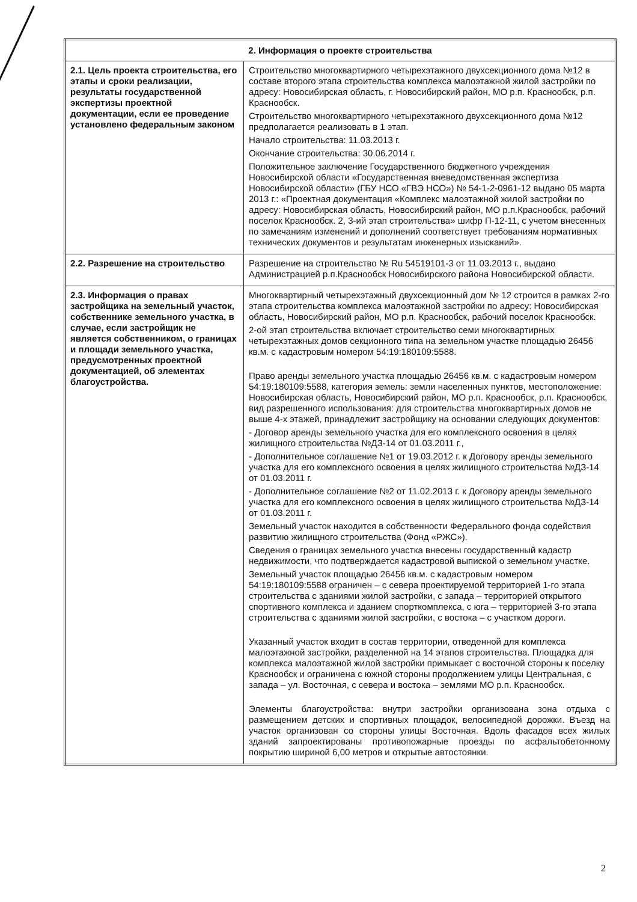| 2. Информация о проекте строительства | |
| --- | --- |
| 2.1. Цель проекта строительства, его этапы и сроки реализации, результаты государственной экспертизы проектной документации, если ее проведение установлено федеральным законом | Строительство многоквартирного четырехэтажного двухсекционного дома №12 в составе второго этапа строительства комплекса малоэтажной жилой застройки по адресу: Новосибирская область, г. Новосибирский район, МО р.п. Краснообск, р.п. Краснообск. Строительство многоквартирного четырехэтажного двухсекционного дома №12 предполагается реализовать в 1 этап. Начало строительства: 11.03.2013 г. Окончание строительства: 30.06.2014 г. Положительное заключение Государственного бюджетного учреждения Новосибирской области «Государственная вневедомственная экспертиза Новосибирской области» (ГБУ НСО «ГВЭ НСО») № 54-1-2-0961-12 выдано 05 марта 2013 г.: «Проектная документация «Комплекс малоэтажной жилой застройки по адресу: Новосибирская область, Новосибирский район, МО р.п.Краснообск, рабочий поселок Краснообск. 2, 3-ий этап строительства» шифр П-12-11, с учетом внесенных по замечаниям изменений и дополнений соответствует требованиям нормативных технических документов и результатам инженерных изысканий». |
| 2.2. Разрешение на строительство | Разрешение на строительство № Ru 54519101-3 от 11.03.2013 г., выдано Администрацией р.п.Краснообск Новосибирского района Новосибирской области. |
| 2.3. Информация о правах застройщика на земельный участок, собственнике земельного участка, в случае, если застройщик не является собственником, о границах и площади земельного участка, предусмотренных проектной документацией, об элементах благоустройства. | Многоквартирный четырехэтажный двухсекционный дом № 12 строится в рамках 2-го этапа строительства комплекса малоэтажной застройки по адресу: Новосибирская область, Новосибирский район, МО р.п. Краснообск, рабочий поселок Краснообск. 2-ой этап строительства включает строительство семи многоквартирных четырехэтажных домов секционного типа на земельном участке площадью 26456 кв.м. с кадастровым номером 54:19:180109:5588. Право аренды земельного участка площадью 26456 кв.м. с кадастровым номером 54:19:180109:5588, категория земель: земли населенных пунктов, местоположение: Новосибирская область, Новосибирский район, МО р.п. Краснообск, р.п. Краснообск, вид разрешенного использования: для строительства многоквартирных домов не выше 4-х этажей, принадлежит застройщику на основании следующих документов: - Договор аренды земельного участка для его комплексного освоения в целях жилищного строительства №ДЗ-14 от 01.03.2011 г., - Дополнительное соглашение №1 от 19.03.2012 г. к Договору аренды земельного участка для его комплексного освоения в целях жилищного строительства №ДЗ-14 от 01.03.2011 г. - Дополнительное соглашение №2 от 11.02.2013 г. к Договору аренды земельного участка для его комплексного освоения в целях жилищного строительства №ДЗ-14 от 01.03.2011 г. Земельный участок находится в собственности Федерального фонда содействия развитию жилищного строительства (Фонд «РЖС»). Сведения о границах земельного участка внесены государственный кадастр недвижимости, что подтверждается кадастровой выпиской о земельном участке. Земельный участок площадью 26456 кв.м. с кадастровым номером 54:19:180109:5588 ограничен – с севера проектируемой территорией 1-го этапа строительства с зданиями жилой застройки, с запада – территорией открытого спортивного комплекса и зданием спорткомплекса, с юга – территорией 3-го этапа строительства с зданиями жилой застройки, с востока – с участком дороги. Указанный участок входит в состав территории, отведенной для комплекса малоэтажной застройки, разделенной на 14 этапов строительства. Площадка для комплекса малоэтажной жилой застройки примыкает с восточной стороны к поселку Краснообск и ограничена с южной стороны продолжением улицы Центральная, с запада – ул. Восточная, с севера и востока – землями МО р.п. Краснообск. Элементы благоустройства: внутри застройки организована зона отдыха с размещением детских и спортивных площадок, велосипедной дорожки. Въезд на участок организован со стороны улицы Восточная. Вдоль фасадов всех жилых зданий запроектированы противопожарные проезды по асфальтобетонному покрытию шириной 6,00 метров и открытые автостоянки. |
2